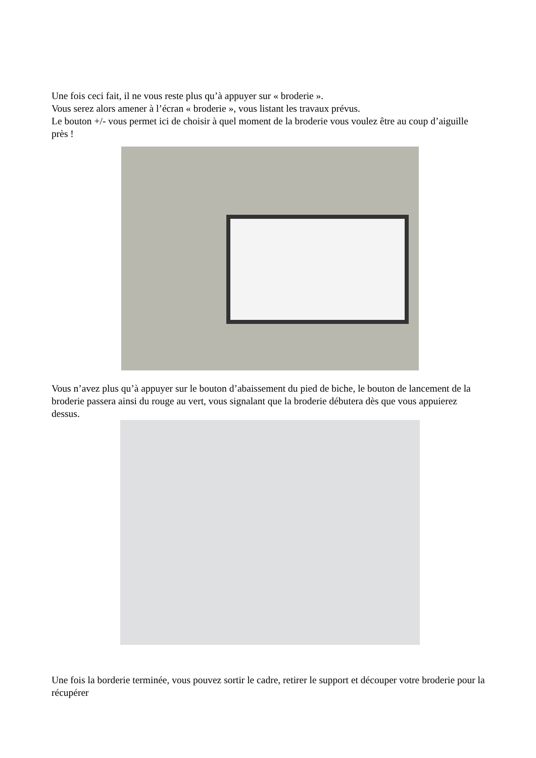Une fois ceci fait, il ne vous reste plus qu’à appuyer sur « broderie ».
Vous serez alors amener à l’écran « broderie », vous listant les travaux prévus.
Le bouton +/- vous permet ici de choisir à quel moment de la broderie vous voulez être au coup d’aiguille près !
Vous n’avez plus qu’à appuyer sur le bouton d’abaissement du pied de biche, le bouton de lancement de la broderie passera ainsi du rouge au vert, vous signalant que la broderie débutera dès que vous appuierez dessus.
Une fois la borderie terminée, vous pouvez sortir le cadre, retirer le support et découper votre broderie pour la récupérer